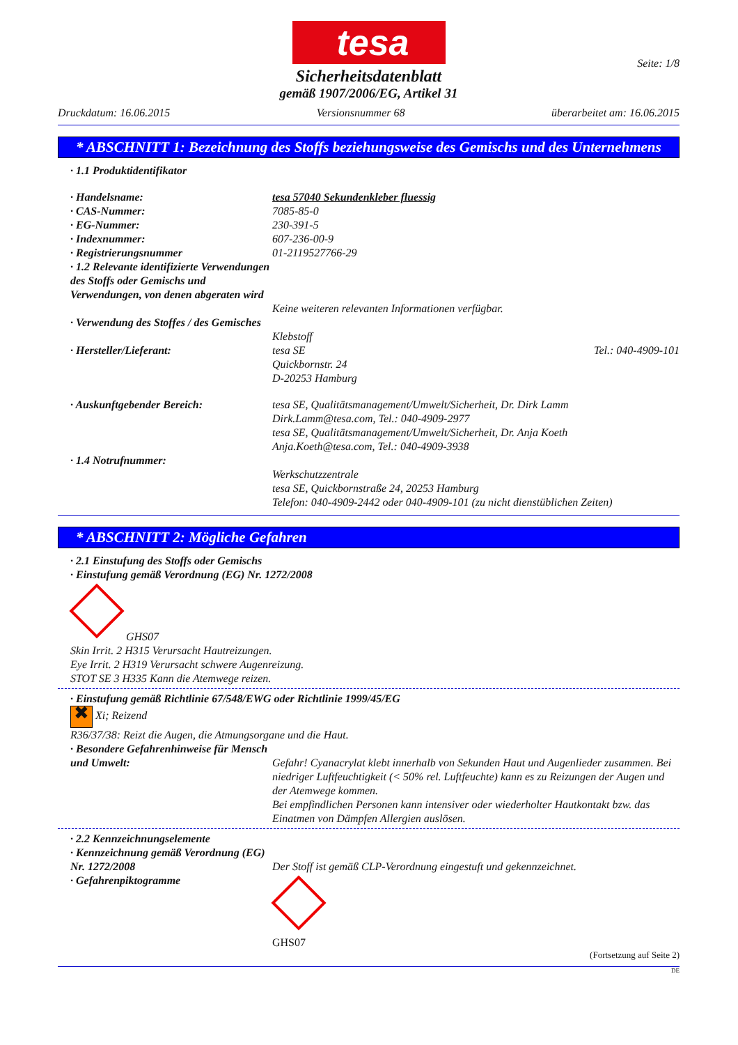tesa
Seite: 1/8
Sicherheitsdatenblatt
gemäß 1907/2006/EG, Artikel 31
Druckdatum: 16.06.2015 Versionsnummer 68 überarbeitet am: 16.06.2015
* ABSCHNITT 1: Bezeichnung des Stoffs beziehungsweise des Gemischs und des Unternehmens
· 1.1 Produktidentifikator
· Handelsname: tesa 57040 Sekundenkleber fluessig
· CAS-Nummer: 7085-85-0
· EG-Nummer: 230-391-5
· Indexnummer: 607-236-00-9
· Registrierungsnummer 01-2119527766-29
· 1.2 Relevante identifizierte Verwendungen des Stoffs oder Gemischs und Verwendungen, von denen abgeraten wird
Keine weiteren relevanten Informationen verfügbar.
· Verwendung des Stoffes / des Gemisches
Klebstoff
· Hersteller/Lieferant: tesa SE
Quickbornstr. 24
D-20253 Hamburg Tel.: 040-4909-101
· Auskunftgebender Bereich: tesa SE, Qualitätsmanagement/Umwelt/Sicherheit, Dr. Dirk Lamm
Dirk.Lamm@tesa.com, Tel.: 040-4909-2977
tesa SE, Qualitätsmanagement/Umwelt/Sicherheit, Dr. Anja Koeth
Anja.Koeth@tesa.com, Tel.: 040-4909-3938
· 1.4 Notrufnummer:
Werkschutzzentrale
tesa SE, Quickbornstraße 24, 20253 Hamburg
Telefon: 040-4909-2442 oder 040-4909-101 (zu nicht dienstüblichen Zeiten)
* ABSCHNITT 2: Mögliche Gefahren
· 2.1 Einstufung des Stoffs oder Gemischs
· Einstufung gemäß Verordnung (EG) Nr. 1272/2008
GHS07
Skin Irrit. 2 H315 Verursacht Hautreizungen.
Eye Irrit. 2 H319 Verursacht schwere Augenreizung.
STOT SE 3 H335 Kann die Atemwege reizen.
· Einstufung gemäß Richtlinie 67/548/EWG oder Richtlinie 1999/45/EG
✖ Xi; Reizend
R36/37/38: Reizt die Augen, die Atmungsorgane und die Haut.
· Besondere Gefahrenhinweise für Mensch und Umwelt:
Gefahr! Cyanacrylat klebt innerhalb von Sekunden Haut und Augenlieder zusammen. Bei niedriger Luftfeuchtigkeit (< 50% rel. Luftfeuchte) kann es zu Reizungen der Augen und der Atemwege kommen.
Bei empfindlichen Personen kann intensiver oder wiederholter Hautkontakt bzw. das Einatmen von Dämpfen Allergien auslösen.
· 2.2 Kennzeichnungselemente
· Kennzeichnung gemäß Verordnung (EG) Nr. 1272/2008
· Gefahrenpiktogramme
Der Stoff ist gemäß CLP-Verordnung eingestuft und gekennzeichnet.
GHS07
(Fortsetzung auf Seite 2)
DE